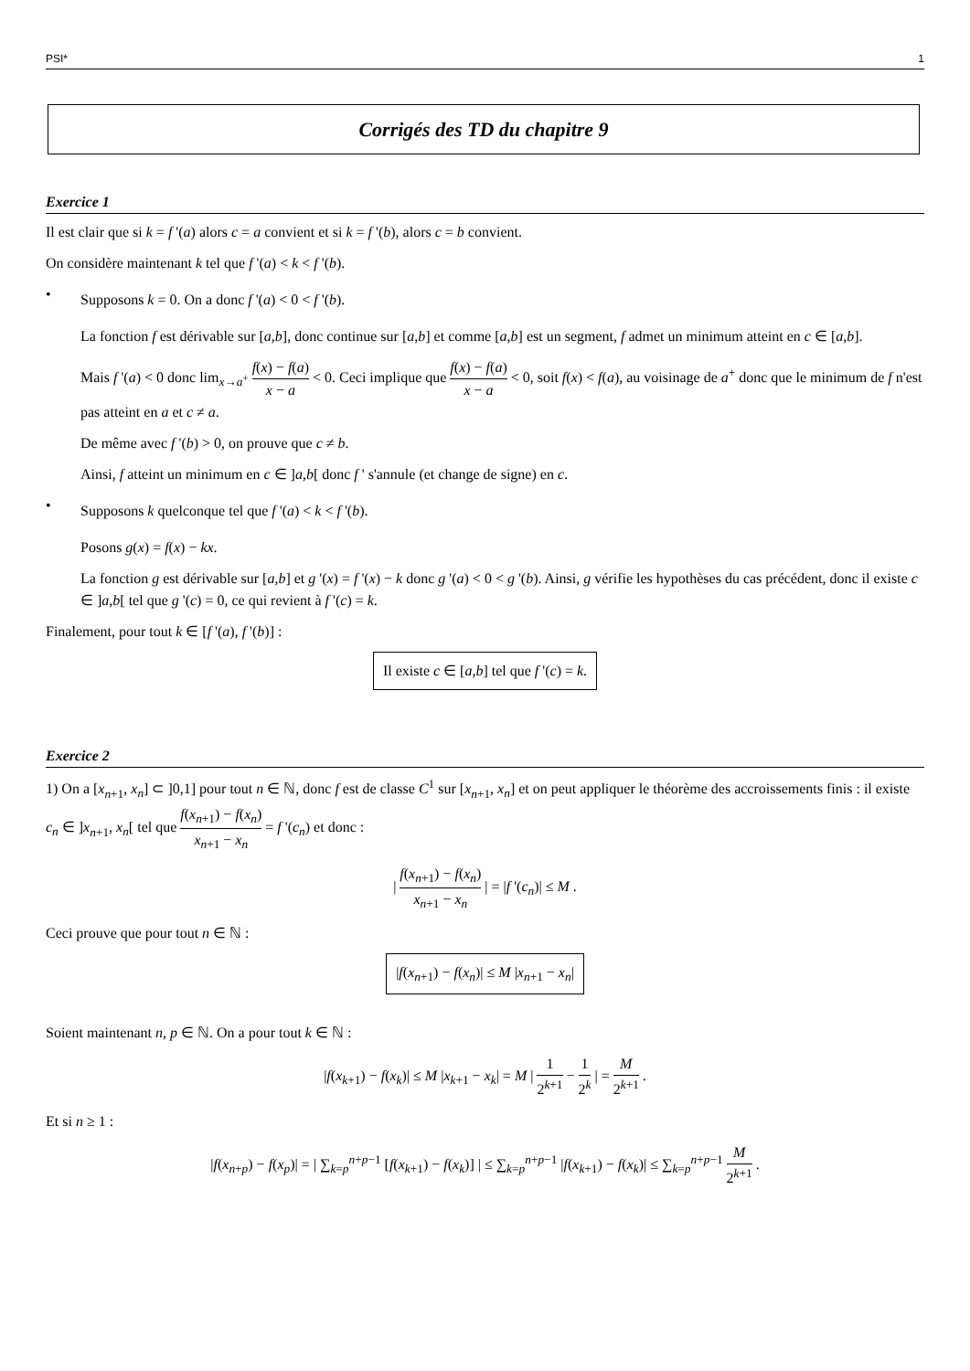PSI* 1
Corrigés des TD du chapitre 9
Exercice 1
Il est clair que si k = f '(a) alors c = a convient et si k = f '(b), alors c = b convient.
On considère maintenant k tel que f '(a) < k < f '(b).
•
Supposons k = 0. On a donc f '(a) < 0 < f '(b).
La fonction f est dérivable sur [a,b], donc continue sur [a,b] et comme [a,b] est un segment, f admet un minimum atteint en c ∈ [a,b].
Mais f '(a) < 0 donc lim<sub>x→a<sup>+</sup></sub> f(x) − f(a) x − a < 0. Ceci implique que f(x) − f(a) x − a < 0, soit f(x) < f(a), au voisinage de a<sup>+</sup> donc que le minimum de f n'est pas atteint en a et c ≠ a.
De même avec f '(b) > 0, on prouve que c ≠ b.
Ainsi, f atteint un minimum en c ∈ ]a,b[ donc f ' s'annule (et change de signe) en c.
•
Supposons k quelconque tel que f '(a) < k < f '(b).
Posons g(x) = f(x) − kx.
La fonction g est dérivable sur [a,b] et g '(x) = f '(x) − k donc g '(a) < 0 < g '(b). Ainsi, g vérifie les hypothèses du cas précédent, donc il existe c ∈ ]a,b[ tel que g '(c) = 0, ce qui revient à f '(c) = k.
Finalement, pour tout k ∈ [f '(a), f '(b)] :
Il existe c ∈ [a,b] tel que f '(c) = k.
Exercice 2
1) On a [x<sub>n+1</sub>, x<sub>n</sub>] ⊂ ]0,1] pour tout n ∈ ℕ, donc f est de classe C<sup>1</sup> sur [x<sub>n+1</sub>, x<sub>n</sub>] et on peut appliquer le théorème des accroissements finis : il existe c<sub>n</sub> ∈ ]x<sub>n+1</sub>, x<sub>n</sub>[ tel que f(x<sub>n+1</sub>) − f(x<sub>n</sub>) x<sub>n+1</sub> − x<sub>n</sub> = f '(c<sub>n</sub>) et donc :
| f(x<sub>n+1</sub>) − f(x<sub>n</sub>) x<sub>n+1</sub> − x<sub>n</sub> | = |f '(c<sub>n</sub>)| ≤ M .
Ceci prouve que pour tout n ∈ ℕ :
|f(x<sub>n+1</sub>) − f(x<sub>n</sub>)| ≤ M |x<sub>n+1</sub> − x<sub>n</sub>|
Soient maintenant n, p ∈ ℕ. On a pour tout k ∈ ℕ :
|f(x<sub>k+1</sub>) − f(x<sub>k</sub>)| ≤ M |x<sub>k+1</sub> − x<sub>k</sub>| = M | 1 2<sup>k+1</sup> − 1 2<sup>k</sup> | = M 2<sup>k+1</sup> .
Et si n ≥ 1 :
|f(x<sub>n+p</sub>) − f(x<sub>p</sub>)| = | ∑<sub>k=p</sub><sup>n+p−1</sup> [f(x<sub>k+1</sub>) − f(x<sub>k</sub>)] | ≤ ∑<sub>k=p</sub><sup>n+p−1</sup> |f(x<sub>k+1</sub>) − f(x<sub>k</sub>)| ≤ ∑<sub>k=p</sub><sup>n+p−1</sup> M 2<sup>k+1</sup> .